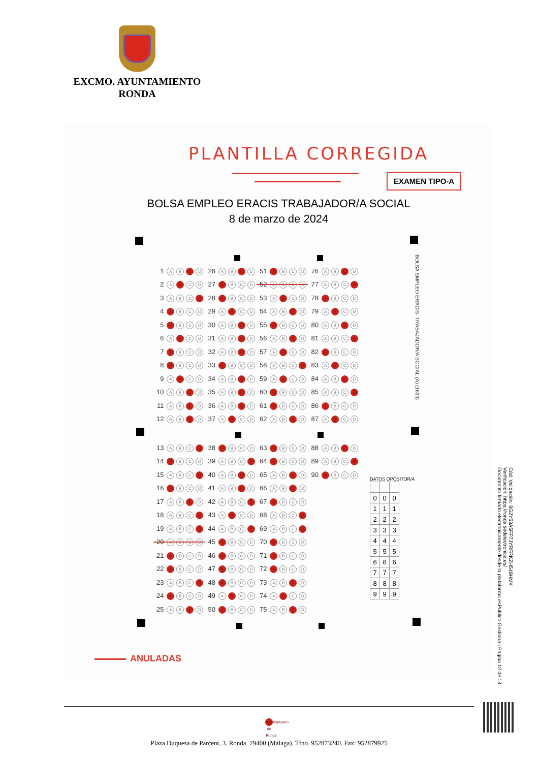EXCMO. AYUNTAMIENTO
RONDA
PLANTILLA CORREGIDA
EXAMEN TIPO-A
BOLSA EMPLEO ERACIS TRABAJADOR/A SOCIAL
8 de marzo de 2024
| 1 | A B C D | 26 | A B C D | 51 | A B C D | 76 | A B C D |
| 2 | A B C D | 27 | A B C D | 52 | A B C D | 77 | A B C D |
| 3 | A B C D | 28 | A B C D | 53 | A B C D | 78 | A B C D |
| 4 | A B C D | 29 | A B C D | 54 | A B C D | 79 | A B C D |
| 5 | A B C D | 30 | A B C D | 55 | A B C D | 80 | A B C D |
| 6 | A B C D | 31 | A B C D | 56 | A B C D | 81 | A B C D |
| 7 | A B C D | 32 | A B C D | 57 | A B C D | 82 | A B C D |
| 8 | A B C D | 33 | A B C D | 58 | A B C D | 83 | A B C D |
| 9 | A B C D | 34 | A B C D | 59 | A B C D | 84 | A B C D |
| 10 | A B C D | 35 | A B C D | 60 | A B C D | 85 | A B C D |
| 11 | A B C D | 36 | A B C D | 61 | A B C D | 86 | A B C D |
| 12 | A B C D | 37 | A B C D | 62 | A B C D | 87 | A B C D |
BOLSA EMPLEO ERACIS- TRABAJADOR/A SOCIAL (A) (1693)
| 13 | A B C D | 38 | A B C D | 63 | A B C D | 88 | A B C D |
| 14 | A B C D | 39 | A B C D | 64 | A B C D | 89 | A B C D |
| 15 | A B C D | 40 | A B C D | 65 | A B C D | 90 | A B C D |
| 16 | A B C D | 41 | A B C D | 66 | A B C D | | |
| 17 | A B C D | 42 | A B C D | 67 | A B C D | | |
| 18 | A B C D | 43 | A B C D | 68 | A B C D | | |
| 19 | A B C D | 44 | A B C D | 69 | A B C D | | |
| 20 | A B C D | 45 | A B C D | 70 | A B C D | | |
| 21 | A B C D | 46 | A B C D | 71 | A B C D | | |
| 22 | A B C D | 47 | A B C D | 72 | A B C D | | |
| 23 | A B C D | 48 | A B C D | 73 | A B C D | | |
| 24 | A B C D | 49 | A B C D | 74 | A B C D | | |
| 25 | A B C D | 50 | A B C D | 75 | A B C D | | |
DATOS OPOSITOR/A
| 0 | 0 | 0 |
| 1 | 1 | 1 |
| 2 | 2 | 2 |
| 3 | 3 | 3 |
| 4 | 4 | 4 |
| 5 | 5 | 5 |
| 6 | 6 | 6 |
| 7 | 7 | 7 |
| 8 | 8 | 8 |
| 9 | 9 | 9 |
ANULADAS
Cód. Validación: 9G2Y53A5FP7JYRFRKZH549HMK
Verificación: https://ronda.sedelectronica.es/
Documento firmado electrónicamente desde la plataforma esPublico Gestiona | Página 12 de 13
Ayuntamiento de Ronda
Plaza Duquesa de Parcent, 3, Ronda. 29400 (Málaga). Tfno. 952873240. Fax: 952879925